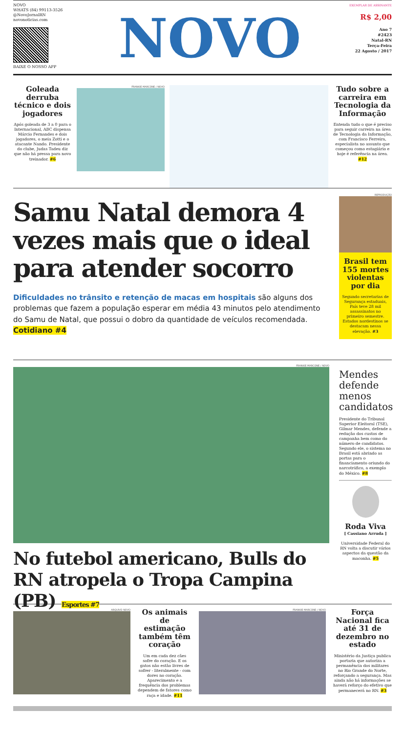NOVO
WHATS (84) 99113-3526
@NovoJornalRN
novonoticias.com
BAIXE O NOSSO APP
NOVO
EXEMPLAR DE ASSINANTE
R$ 2,00
Ano 7
#2423
Natal-RN
Terça-Feira
22 Agosto / 2017
Goleada derruba técnico e dois jogadores
Após goleada de 3 a 0 para o Internacional, ABC dispensa Márcio Fernandes e dois jogadores, o meia Zotti e o atacante Nando. Presidente do clube, Judas Tadeu diz que não há pressa para novo treinador. #6
FRANKIE MARCONE / NOVO
Tudo sobre a carreira em Tecnologia da Informação
Entenda tudo o que é preciso para seguir carreira na área de Tecnologia da Informação, com Francisco Ferreira, especialista no assunto que começou como estagiário e hoje é referência na área. #12
Samu Natal demora 4 vezes mais que o ideal para atender socorro
Dificuldades no trânsito e retenção de macas em hospitais são alguns dos problemas que fazem a população esperar em média 43 minutos pelo atendimento do Samu de Natal, que possui o dobro da quantidade de veículos recomendada. Cotidiano #4
REPRODUÇÃO
Brasil tem 155 mortes violentas por dia
Segundo secretarias de Segurança estaduais, País teve 28 mil assassinatos no primeiro semestre. Estados nordestinos se destacam nessa elevação. #3
FRANKIE MARCONE / NOVO
No futebol americano, Bulls do RN atropela o Tropa Campina (PB) Esportes #7
Mendes defende menos candidatos
Presidente do Tribunal Superior Eleitoral (TSE), Gilmar Mendes, defende a redução dos custos de campanha bem como do número de candidatos. Segundo ele, o sistema no Brasil está abrindo as portas para o financiamento oriundo do narcotráfico, a exemplo do México. #8
Roda Viva
[ Cassiano Arruda ]
Universidade Federal do RN volta a discutir vários aspectos da questão da maconha. #5
ARQUIVO NOVO
Os animais de estimação também têm coração
Um em cada dez cães sofre do coração. E os gatos não estão livres de sofrer - literalmente - com dores no coração. Aparecimento e a frequência dos problemas dependem de fatores como raça e idade. #11
FRANKIE MARCONE / NOVO
Força Nacional fica até 31 de dezembro no estado
Ministério da Justiça publica portaria que autoriza a permanência dos militares no Rio Grande do Norte, reforçando a segurança. Mas ainda não há informações se haverá reforço do efetivo que permanecerá no RN. #3